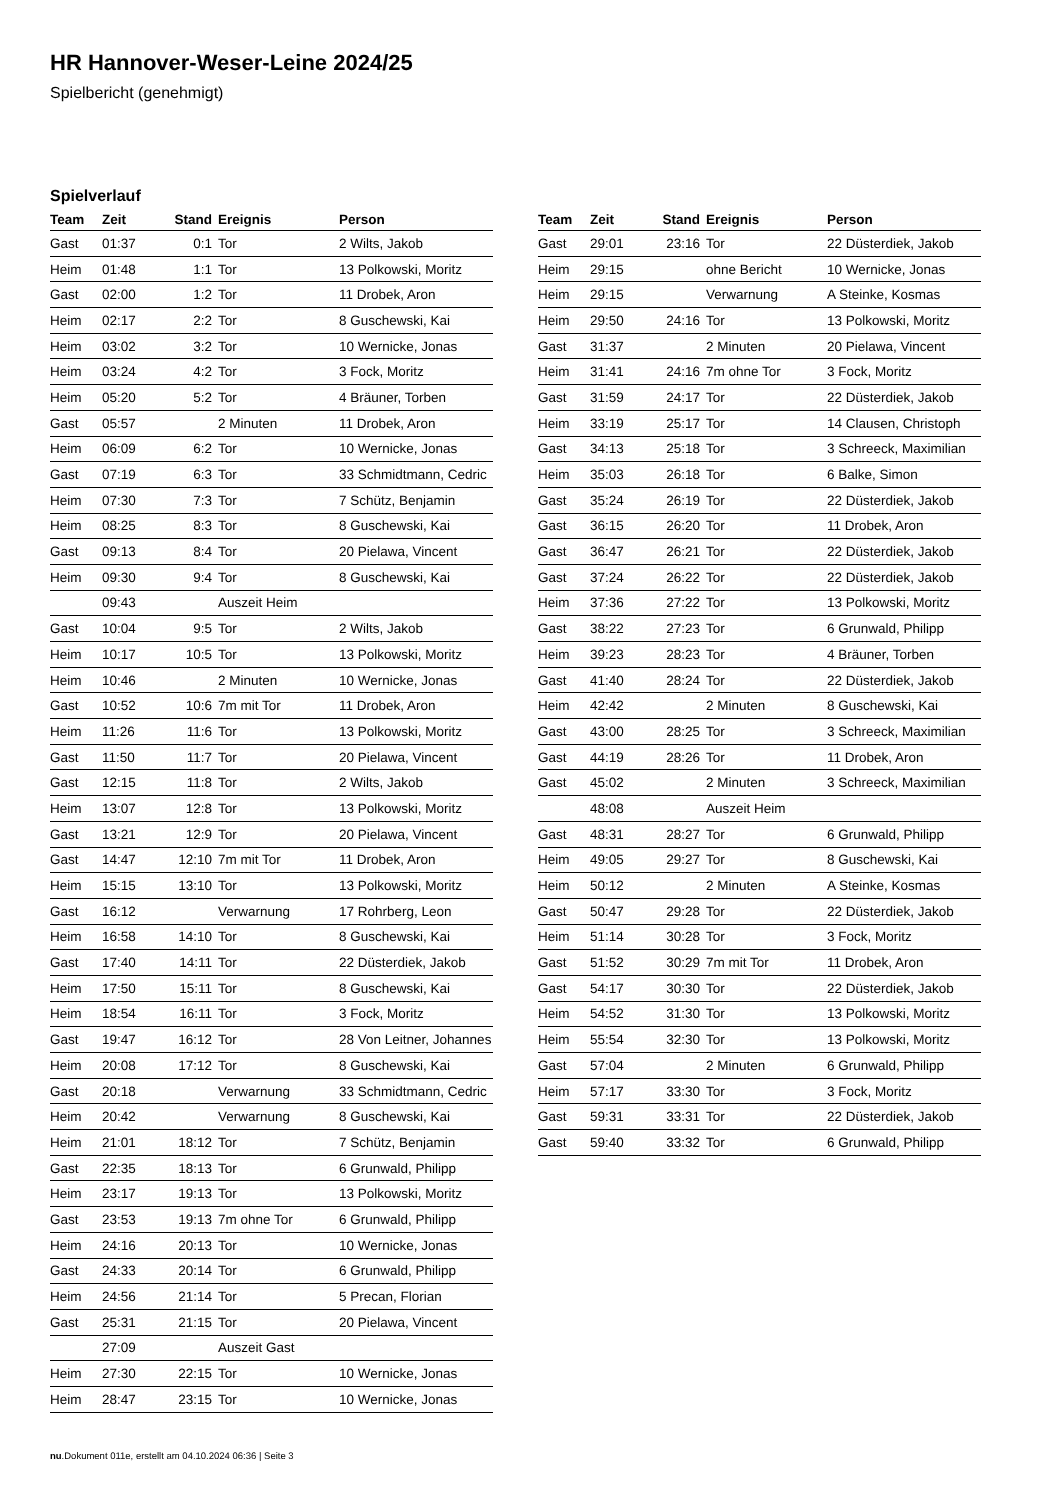HR Hannover-Weser-Leine 2024/25
Spielbericht (genehmigt)
Spielverlauf
| Team | Zeit | Stand | Ereignis | Person |
| --- | --- | --- | --- | --- |
| Gast | 01:37 | 0:1 | Tor | 2 Wilts, Jakob |
| Heim | 01:48 | 1:1 | Tor | 13 Polkowski, Moritz |
| Gast | 02:00 | 1:2 | Tor | 11 Drobek, Aron |
| Heim | 02:17 | 2:2 | Tor | 8 Guschewski, Kai |
| Heim | 03:02 | 3:2 | Tor | 10 Wernicke, Jonas |
| Heim | 03:24 | 4:2 | Tor | 3 Fock, Moritz |
| Heim | 05:20 | 5:2 | Tor | 4 Bräuner, Torben |
| Gast | 05:57 | | 2 Minuten | 11 Drobek, Aron |
| Heim | 06:09 | 6:2 | Tor | 10 Wernicke, Jonas |
| Gast | 07:19 | 6:3 | Tor | 33 Schmidtmann, Cedric |
| Heim | 07:30 | 7:3 | Tor | 7 Schütz, Benjamin |
| Heim | 08:25 | 8:3 | Tor | 8 Guschewski, Kai |
| Gast | 09:13 | 8:4 | Tor | 20 Pielawa, Vincent |
| Heim | 09:30 | 9:4 | Tor | 8 Guschewski, Kai |
| | 09:43 | | Auszeit Heim | |
| Gast | 10:04 | 9:5 | Tor | 2 Wilts, Jakob |
| Heim | 10:17 | 10:5 | Tor | 13 Polkowski, Moritz |
| Heim | 10:46 | | 2 Minuten | 10 Wernicke, Jonas |
| Gast | 10:52 | 10:6 | 7m mit Tor | 11 Drobek, Aron |
| Heim | 11:26 | 11:6 | Tor | 13 Polkowski, Moritz |
| Gast | 11:50 | 11:7 | Tor | 20 Pielawa, Vincent |
| Gast | 12:15 | 11:8 | Tor | 2 Wilts, Jakob |
| Heim | 13:07 | 12:8 | Tor | 13 Polkowski, Moritz |
| Gast | 13:21 | 12:9 | Tor | 20 Pielawa, Vincent |
| Gast | 14:47 | 12:10 | 7m mit Tor | 11 Drobek, Aron |
| Heim | 15:15 | 13:10 | Tor | 13 Polkowski, Moritz |
| Gast | 16:12 | | Verwarnung | 17 Rohrberg, Leon |
| Heim | 16:58 | 14:10 | Tor | 8 Guschewski, Kai |
| Gast | 17:40 | 14:11 | Tor | 22 Düsterdiek, Jakob |
| Heim | 17:50 | 15:11 | Tor | 8 Guschewski, Kai |
| Heim | 18:54 | 16:11 | Tor | 3 Fock, Moritz |
| Gast | 19:47 | 16:12 | Tor | 28 Von Leitner, Johannes |
| Heim | 20:08 | 17:12 | Tor | 8 Guschewski, Kai |
| Gast | 20:18 | | Verwarnung | 33 Schmidtmann, Cedric |
| Heim | 20:42 | | Verwarnung | 8 Guschewski, Kai |
| Heim | 21:01 | 18:12 | Tor | 7 Schütz, Benjamin |
| Gast | 22:35 | 18:13 | Tor | 6 Grunwald, Philipp |
| Heim | 23:17 | 19:13 | Tor | 13 Polkowski, Moritz |
| Gast | 23:53 | 19:13 | 7m ohne Tor | 6 Grunwald, Philipp |
| Heim | 24:16 | 20:13 | Tor | 10 Wernicke, Jonas |
| Gast | 24:33 | 20:14 | Tor | 6 Grunwald, Philipp |
| Heim | 24:56 | 21:14 | Tor | 5 Precan, Florian |
| Gast | 25:31 | 21:15 | Tor | 20 Pielawa, Vincent |
| | 27:09 | | Auszeit Gast | |
| Heim | 27:30 | 22:15 | Tor | 10 Wernicke, Jonas |
| Heim | 28:47 | 23:15 | Tor | 10 Wernicke, Jonas |
| Team | Zeit | Stand | Ereignis | Person |
| --- | --- | --- | --- | --- |
| Gast | 29:01 | 23:16 | Tor | 22 Düsterdiek, Jakob |
| Heim | 29:15 | | ohne Bericht | 10 Wernicke, Jonas |
| Heim | 29:15 | | Verwarnung | A Steinke, Kosmas |
| Heim | 29:50 | 24:16 | Tor | 13 Polkowski, Moritz |
| Gast | 31:37 | | 2 Minuten | 20 Pielawa, Vincent |
| Heim | 31:41 | 24:16 | 7m ohne Tor | 3 Fock, Moritz |
| Gast | 31:59 | 24:17 | Tor | 22 Düsterdiek, Jakob |
| Heim | 33:19 | 25:17 | Tor | 14 Clausen, Christoph |
| Gast | 34:13 | 25:18 | Tor | 3 Schreeck, Maximilian |
| Heim | 35:03 | 26:18 | Tor | 6 Balke, Simon |
| Gast | 35:24 | 26:19 | Tor | 22 Düsterdiek, Jakob |
| Gast | 36:15 | 26:20 | Tor | 11 Drobek, Aron |
| Gast | 36:47 | 26:21 | Tor | 22 Düsterdiek, Jakob |
| Gast | 37:24 | 26:22 | Tor | 22 Düsterdiek, Jakob |
| Heim | 37:36 | 27:22 | Tor | 13 Polkowski, Moritz |
| Gast | 38:22 | 27:23 | Tor | 6 Grunwald, Philipp |
| Heim | 39:23 | 28:23 | Tor | 4 Bräuner, Torben |
| Gast | 41:40 | 28:24 | Tor | 22 Düsterdiek, Jakob |
| Heim | 42:42 | | 2 Minuten | 8 Guschewski, Kai |
| Gast | 43:00 | 28:25 | Tor | 3 Schreeck, Maximilian |
| Gast | 44:19 | 28:26 | Tor | 11 Drobek, Aron |
| Gast | 45:02 | | 2 Minuten | 3 Schreeck, Maximilian |
| | 48:08 | | Auszeit Heim | |
| Gast | 48:31 | 28:27 | Tor | 6 Grunwald, Philipp |
| Heim | 49:05 | 29:27 | Tor | 8 Guschewski, Kai |
| Heim | 50:12 | | 2 Minuten | A Steinke, Kosmas |
| Gast | 50:47 | 29:28 | Tor | 22 Düsterdiek, Jakob |
| Heim | 51:14 | 30:28 | Tor | 3 Fock, Moritz |
| Gast | 51:52 | 30:29 | 7m mit Tor | 11 Drobek, Aron |
| Gast | 54:17 | 30:30 | Tor | 22 Düsterdiek, Jakob |
| Heim | 54:52 | 31:30 | Tor | 13 Polkowski, Moritz |
| Heim | 55:54 | 32:30 | Tor | 13 Polkowski, Moritz |
| Gast | 57:04 | | 2 Minuten | 6 Grunwald, Philipp |
| Heim | 57:17 | 33:30 | Tor | 3 Fock, Moritz |
| Gast | 59:31 | 33:31 | Tor | 22 Düsterdiek, Jakob |
| Gast | 59:40 | 33:32 | Tor | 6 Grunwald, Philipp |
nu.Dokument 011e, erstellt am 04.10.2024 06:36 | Seite 3